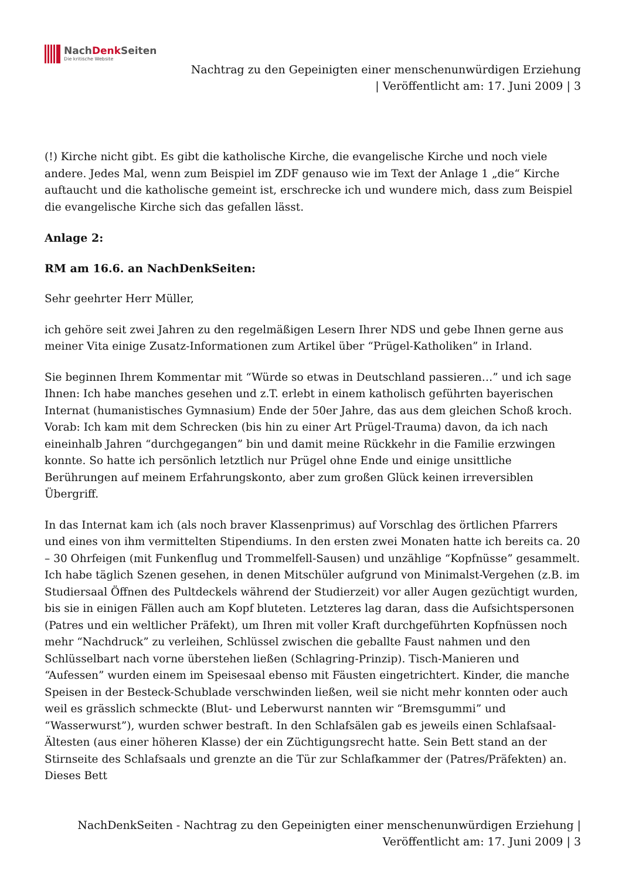NachDenk Seiten
Die kritische Website
Nachtrag zu den Gepeinigten einer menschenunwürdigen Erziehung
| Veröffentlicht am: 17. Juni 2009 | 3
(!) Kirche nicht gibt. Es gibt die katholische Kirche, die evangelische Kirche und noch viele andere. Jedes Mal, wenn zum Beispiel im ZDF genauso wie im Text der Anlage 1 „die“ Kirche auftaucht und die katholische gemeint ist, erschrecke ich und wundere mich, dass zum Beispiel die evangelische Kirche sich das gefallen lässt.
Anlage 2:
RM am 16.6. an NachDenkSeiten:
Sehr geehrter Herr Müller,
ich gehöre seit zwei Jahren zu den regelmäßigen Lesern Ihrer NDS und gebe Ihnen gerne aus meiner Vita einige Zusatz-Informationen zum Artikel über “Prügel-Katholiken” in Irland.
Sie beginnen Ihrem Kommentar mit “Würde so etwas in Deutschland passieren…” und ich sage Ihnen: Ich habe manches gesehen und z.T. erlebt in einem katholisch geführten bayerischen Internat (humanistisches Gymnasium) Ende der 50er Jahre, das aus dem gleichen Schoß kroch. Vorab: Ich kam mit dem Schrecken (bis hin zu einer Art Prügel-Trauma) davon, da ich nach eineinhalb Jahren “durchgegangen” bin und damit meine Rückkehr in die Familie erzwingen konnte. So hatte ich persönlich letztlich nur Prügel ohne Ende und einige unsittliche Berührungen auf meinem Erfahrungskonto, aber zum großen Glück keinen irreversiblen Übergriff.
In das Internat kam ich (als noch braver Klassenprimus) auf Vorschlag des örtlichen Pfarrers und eines von ihm vermittelten Stipendiums. In den ersten zwei Monaten hatte ich bereits ca. 20 – 30 Ohrfeigen (mit Funkenflug und Trommelfell-Sausen) und unzählige “Kopfnüsse” gesammelt. Ich habe täglich Szenen gesehen, in denen Mitschüler aufgrund von Minimalst-Vergehen (z.B. im Studiersaal Öffnen des Pultdeckels während der Studierzeit) vor aller Augen gezüchtigt wurden, bis sie in einigen Fällen auch am Kopf bluteten. Letzteres lag daran, dass die Aufsichtspersonen (Patres und ein weltlicher Präfekt), um Ihren mit voller Kraft durchgeführten Kopfnüssen noch mehr “Nachdruck” zu verleihen, Schlüssel zwischen die geballte Faust nahmen und den Schlüsselbart nach vorne überstehen ließen (Schlagring-Prinzip). Tisch-Manieren und “Aufessen” wurden einem im Speisesaal ebenso mit Fäusten eingetrichtert. Kinder, die manche Speisen in der Besteck-Schublade verschwinden ließen, weil sie nicht mehr konnten oder auch weil es grässlich schmeckte (Blut- und Leberwurst nannten wir “Bremsgummi” und “Wasserwurst”), wurden schwer bestraft. In den Schlafsälen gab es jeweils einen Schlafsaal-Ältesten (aus einer höheren Klasse) der ein Züchtigungsrecht hatte. Sein Bett stand an der Stirnseite des Schlafsaals und grenzte an die Tür zur Schlafkammer der (Patres/Präfekten) an. Dieses Bett
NachDenkSeiten - Nachtrag zu den Gepeinigten einer menschenunwürdigen Erziehung |
Veröffentlicht am: 17. Juni 2009 | 3